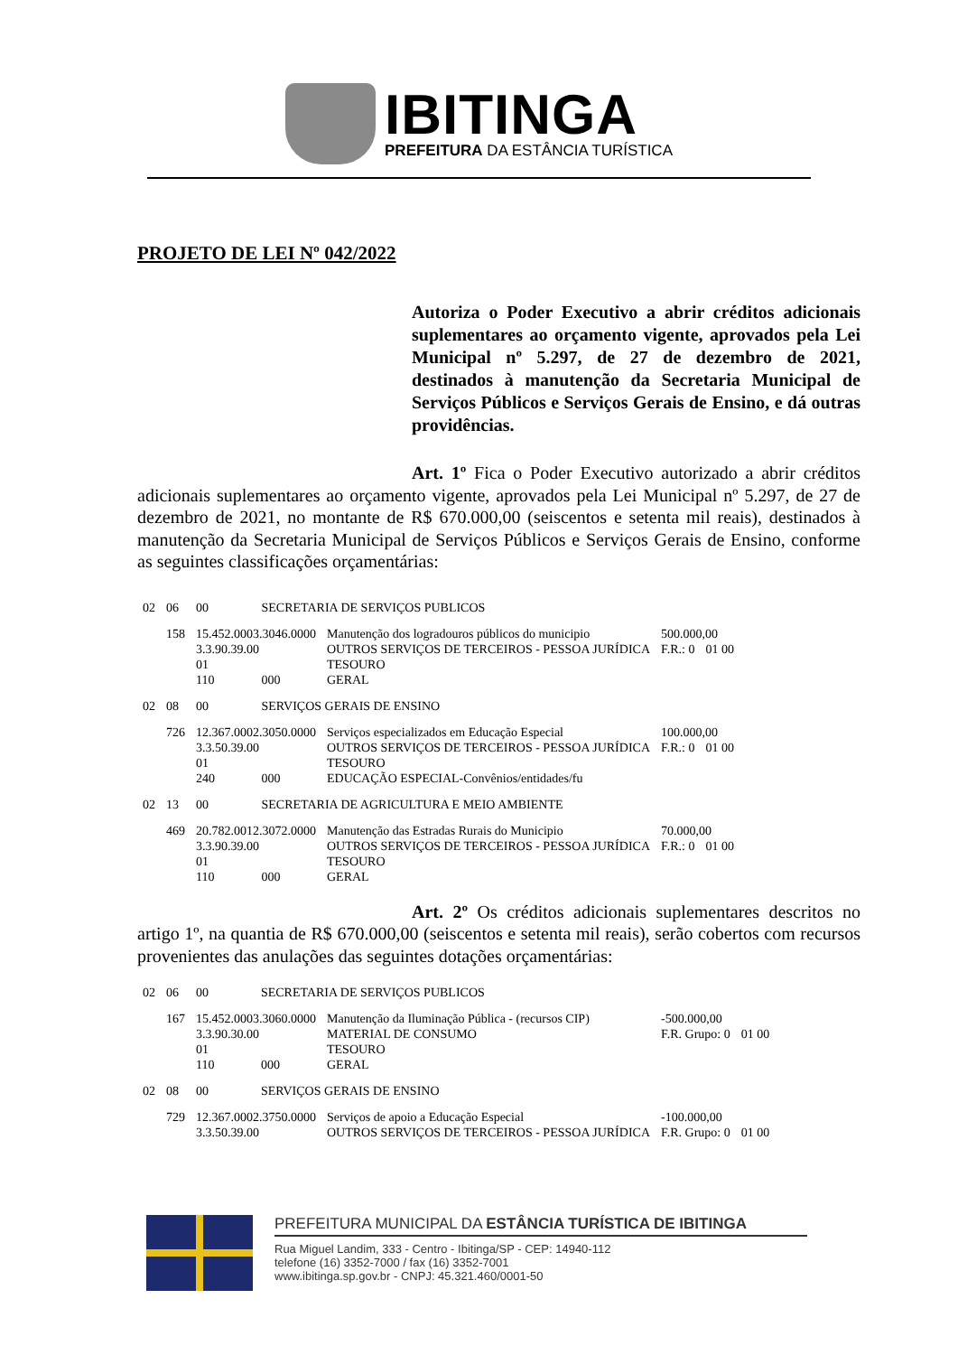IBITINGA
PREFEITURA DA ESTÂNCIA TURÍSTICA
PROJETO DE LEI Nº 042/2022
Autoriza o Poder Executivo a abrir créditos adicionais suplementares ao orçamento vigente, aprovados pela Lei Municipal nº 5.297, de 27 de dezembro de 2021, destinados à manutenção da Secretaria Municipal de Serviços Públicos e Serviços Gerais de Ensino, e dá outras providências.
Art. 1º Fica o Poder Executivo autorizado a abrir créditos adicionais suplementares ao orçamento vigente, aprovados pela Lei Municipal nº 5.297, de 27 de dezembro de 2021, no montante de R$ 670.000,00 (seiscentos e setenta mil reais), destinados à manutenção da Secretaria Municipal de Serviços Públicos e Serviços Gerais de Ensino, conforme as seguintes classificações orçamentárias:
| 02 | 06 | 00 | SECRETARIA DE SERVIÇOS PUBLICOS | | | |
| | 158 | 15.452.0003.3046.0000 | | Manutenção dos logradouros públicos do municipio | 500.000,00 | |
| | | 3.3.90.39.00 | | OUTROS SERVIÇOS DE TERCEIROS - PESSOA JURÍDICA | F.R.: 0 | 01 00 |
| | | 01 | | TESOURO | | |
| | | 110 | 000 | GERAL | | |
| 02 | 08 | 00 | SERVIÇOS GERAIS DE ENSINO | | | |
| | 726 | 12.367.0002.3050.0000 | | Serviços especializados em Educação Especial | 100.000,00 | |
| | | 3.3.50.39.00 | | OUTROS SERVIÇOS DE TERCEIROS - PESSOA JURÍDICA | F.R.: 0 | 01 00 |
| | | 01 | | TESOURO | | |
| | | 240 | 000 | EDUCAÇÃO ESPECIAL-Convênios/entidades/fu | | |
| 02 | 13 | 00 | SECRETARIA DE AGRICULTURA E MEIO AMBIENTE | | | |
| | 469 | 20.782.0012.3072.0000 | | Manutenção das Estradas Rurais do Municipio | 70.000,00 | |
| | | 3.3.90.39.00 | | OUTROS SERVIÇOS DE TERCEIROS - PESSOA JURÍDICA | F.R.: 0 | 01 00 |
| | | 01 | | TESOURO | | |
| | | 110 | 000 | GERAL | | |
Art. 2º Os créditos adicionais suplementares descritos no artigo 1º, na quantia de R$ 670.000,00 (seiscentos e setenta mil reais), serão cobertos com recursos provenientes das anulações das seguintes dotações orçamentárias:
| 02 | 06 | 00 | SECRETARIA DE SERVIÇOS PUBLICOS | | | |
| | 167 | 15.452.0003.3060.0000 | | Manutenção da Iluminação Pública - (recursos CIP) | -500.000,00 | |
| | | 3.3.90.30.00 | | MATERIAL DE CONSUMO | F.R. Grupo: 0 | 01 00 |
| | | 01 | | TESOURO | | |
| | | 110 | 000 | GERAL | | |
| 02 | 08 | 00 | SERVIÇOS GERAIS DE ENSINO | | | |
| | 729 | 12.367.0002.3750.0000 | | Serviços de apoio a Educação Especial | -100.000,00 | |
| | | 3.3.50.39.00 | | OUTROS SERVIÇOS DE TERCEIROS - PESSOA JURÍDICA | F.R. Grupo: 0 | 01 00 |
PREFEITURA MUNICIPAL DA ESTÂNCIA TURÍSTICA DE IBITINGA
Rua Miguel Landim, 333 - Centro - Ibitinga/SP - CEP: 14940-112
telefone (16) 3352-7000 / fax (16) 3352-7001
www.ibitinga.sp.gov.br - CNPJ: 45.321.460/0001-50